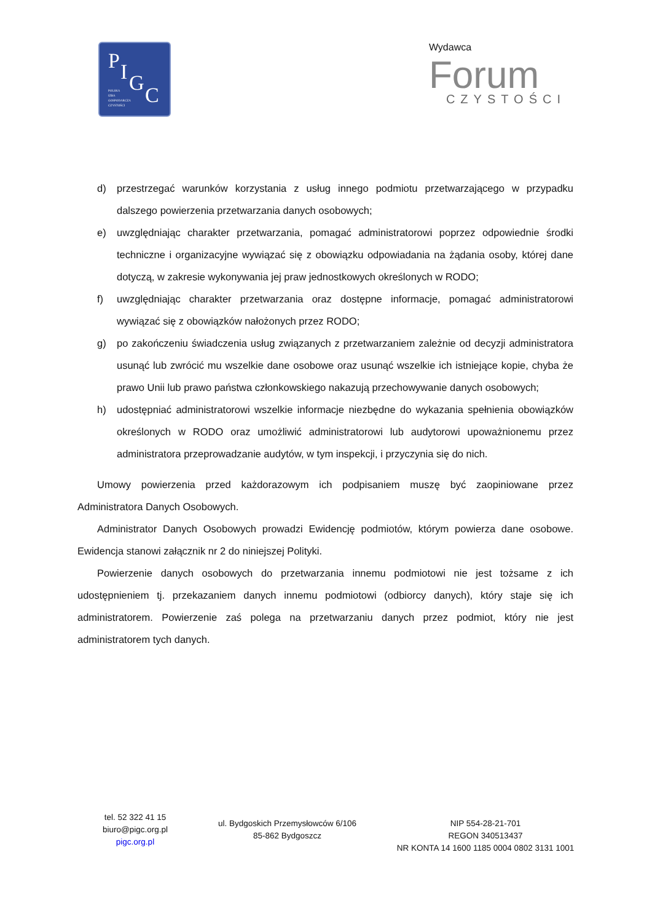P I G C POLSKA
IZBA
GOSPODARCZA
CZYSTOŚCI
Wydawca
Forum
CZYSTOŚCI
d) przestrzegać warunków korzystania z usług innego podmiotu przetwarzającego w przypadku dalszego powierzenia przetwarzania danych osobowych;
e) uwzględniając charakter przetwarzania, pomagać administratorowi poprzez odpowiednie środki techniczne i organizacyjne wywiązać się z obowiązku odpowiadania na żądania osoby, której dane dotyczą, w zakresie wykonywania jej praw jednostkowych określonych w RODO;
f) uwzględniając charakter przetwarzania oraz dostępne informacje, pomagać administratorowi wywiązać się z obowiązków nałożonych przez RODO;
g) po zakończeniu świadczenia usług związanych z przetwarzaniem zależnie od decyzji administratora usunąć lub zwrócić mu wszelkie dane osobowe oraz usunąć wszelkie ich istniejące kopie, chyba że prawo Unii lub prawo państwa członkowskiego nakazują przechowywanie danych osobowych;
h) udostępniać administratorowi wszelkie informacje niezbędne do wykazania spełnienia obowiązków określonych w RODO oraz umożliwić administratorowi lub audytorowi upoważnionemu przez administratora przeprowadzanie audytów, w tym inspekcji, i przyczynia się do nich.
Umowy powierzenia przed każdorazowym ich podpisaniem muszę być zaopiniowane przez Administratora Danych Osobowych.
Administrator Danych Osobowych prowadzi Ewidencję podmiotów, którym powierza dane osobowe. Ewidencja stanowi załącznik nr 2 do niniejszej Polityki.
Powierzenie danych osobowych do przetwarzania innemu podmiotowi nie jest tożsame z ich udostępnieniem tj. przekazaniem danych innemu podmiotowi (odbiorcy danych), który staje się ich administratorem. Powierzenie zaś polega na przetwarzaniu danych przez podmiot, który nie jest administratorem tych danych.
tel. 52 322 41 15
biuro@pigc.org.pl
pigc.org.pl
ul. Bydgoskich Przemysłowców 6/106
85-862 Bydgoszcz
NIP 554-28-21-701
REGON 340513437
NR KONTA 14 1600 1185 0004 0802 3131 1001